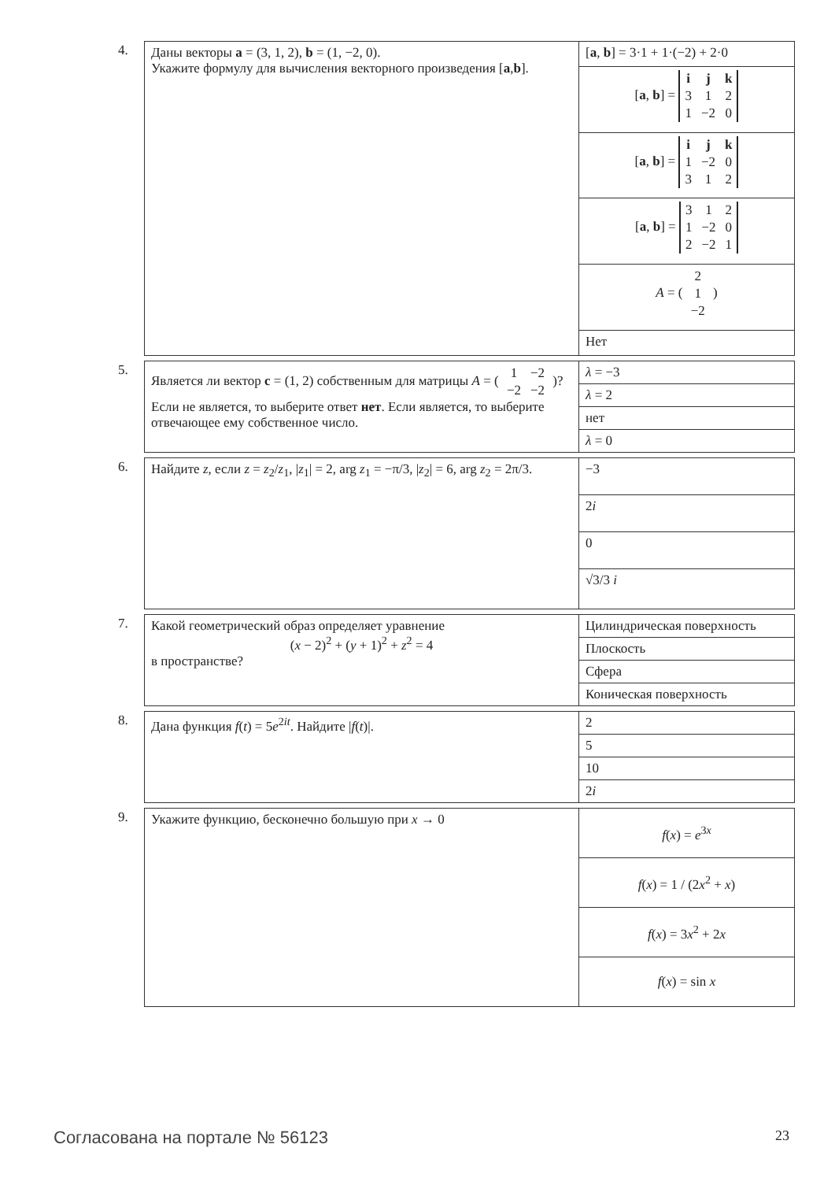4.
| Даны векторы a = (3, 1, 2), b = (1, −2, 0). Укажите формулу для вычисления векторного произведения [ a , b ]. | [ a , b ] = 3·1 + 1·(−2) + 2·0 |
| | [ a , b ] = / i / j / k / / 3 / 1 / 2 / / 1 / −2 / 0 / |
| | [ a , b ] = / i / j / k / / 1 / −2 / 0 / / 3 / 1 / 2 / |
| | [ a , b ] = / 3 / 1 / 2 / / 1 / −2 / 0 / / 2 / −2 / 1 / |
| | A = ( / 2 / / 1 / / −2 / ) |
| | Нет |
5.
| Является ли вектор c = (1, 2) собственным для матрицы A = ( / 1 / −2 / / −2 / −2 / )? Если не является, то выберите ответ нет . Если является, то выберите отвечающее ему собственное число. | λ = −3 |
| | λ = 2 |
| | нет |
| | λ = 0 |
6.
| Найдите z , если z = z<sub>2</sub>/ z<sub>1</sub>, / z<sub>1</sub>/ = 2, arg z<sub>1</sub> = −π/3, / z<sub>2</sub>/ = 6, arg z<sub>2</sub> = 2π/3. | −3 |
| | 2 i |
| | 0 |
| | √3/3 i |
7.
| Какой геометрический образ определяет уравнение ( x − 2)<sup>2</sup> + ( y + 1)<sup>2</sup> + z<sup>2</sup> = 4 в пространстве? | Цилиндрическая поверхность |
| | Плоскость |
| | Сфера |
| | Коническая поверхность |
8.
| Дана функция f ( t ) = 5 e<sup>2it</sup>. Найдите / f ( t )/. | 2 |
| | 5 |
| | 10 |
| | 2 i |
9.
| Укажите функцию, бесконечно большую при x → 0 | f ( x ) = e<sup>3x</sup> |
| | f ( x ) = 1 / (2 x<sup>2</sup> + x ) |
| | f ( x ) = 3 x<sup>2</sup> + 2 x |
| | f ( x ) = sin x |
Согласована на портале № 56123 23